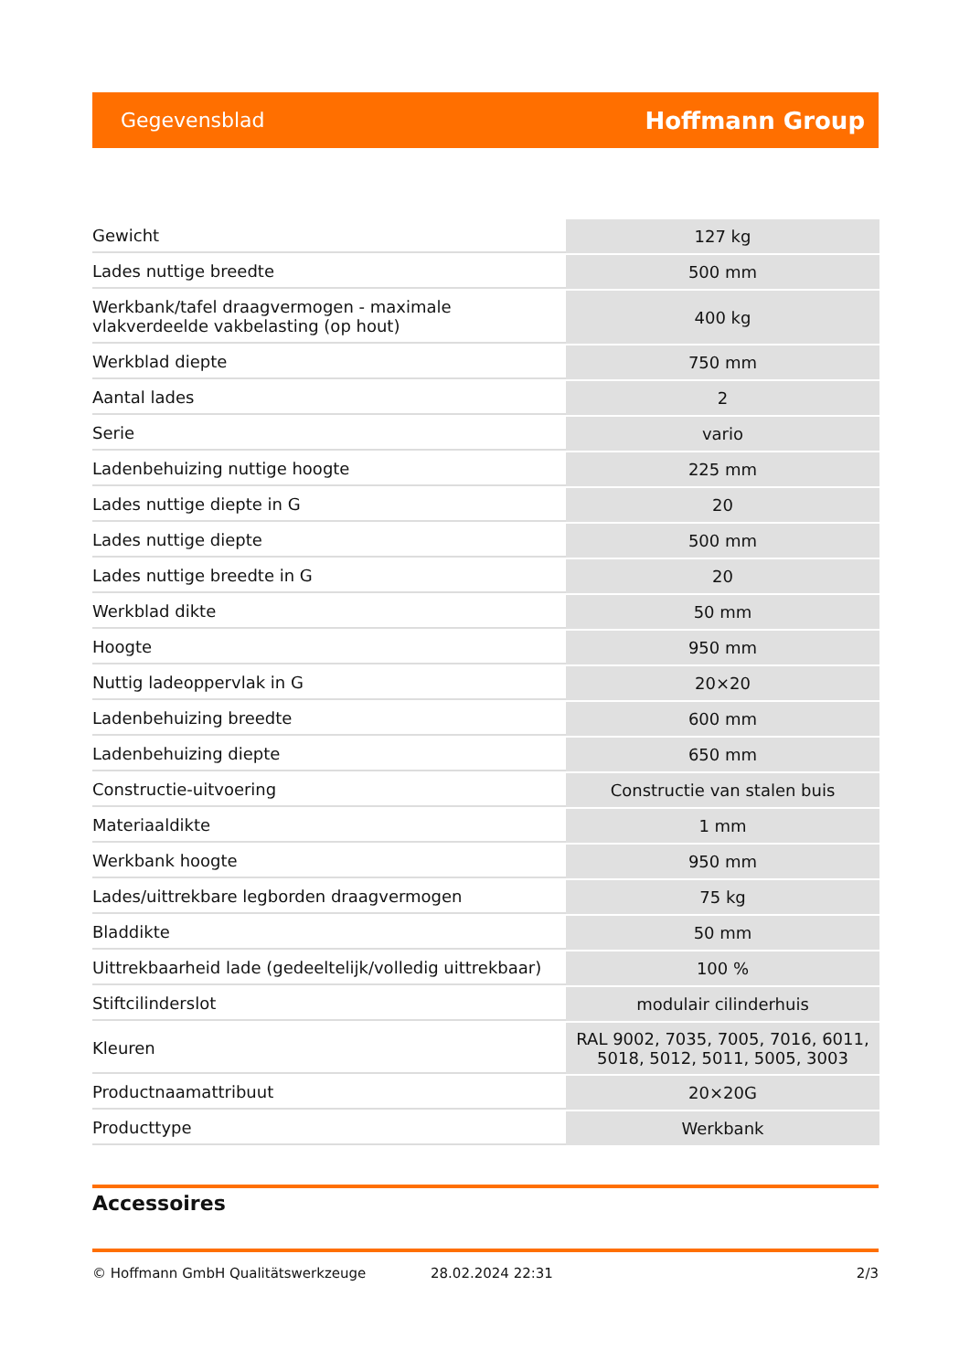Gegevensblad Hoffmann Group
| Gewicht | 127 kg |
| Lades nuttige breedte | 500 mm |
| Werkbank/tafel draagvermogen - maximale vlakverdeelde vakbelasting (op hout) | 400 kg |
| Werkblad diepte | 750 mm |
| Aantal lades | 2 |
| Serie | vario |
| Ladenbehuizing nuttige hoogte | 225 mm |
| Lades nuttige diepte in G | 20 |
| Lades nuttige diepte | 500 mm |
| Lades nuttige breedte in G | 20 |
| Werkblad dikte | 50 mm |
| Hoogte | 950 mm |
| Nuttig ladeoppervlak in G | 20×20 |
| Ladenbehuizing breedte | 600 mm |
| Ladenbehuizing diepte | 650 mm |
| Constructie-uitvoering | Constructie van stalen buis |
| Materiaaldikte | 1 mm |
| Werkbank hoogte | 950 mm |
| Lades/uittrekbare legborden draagvermogen | 75 kg |
| Bladdikte | 50 mm |
| Uittrekbaarheid lade (gedeeltelijk/volledig uittrekbaar) | 100 % |
| Stiftcilinderslot | modulair cilinderhuis |
| Kleuren | RAL 9002, 7035, 7005, 7016, 6011, 5018, 5012, 5011, 5005, 3003 |
| Productnaamattribuut | 20×20G |
| Producttype | Werkbank |
Accessoires
© Hoffmann GmbH Qualitätswerkzeuge 28.02.2024 22:31 2/3